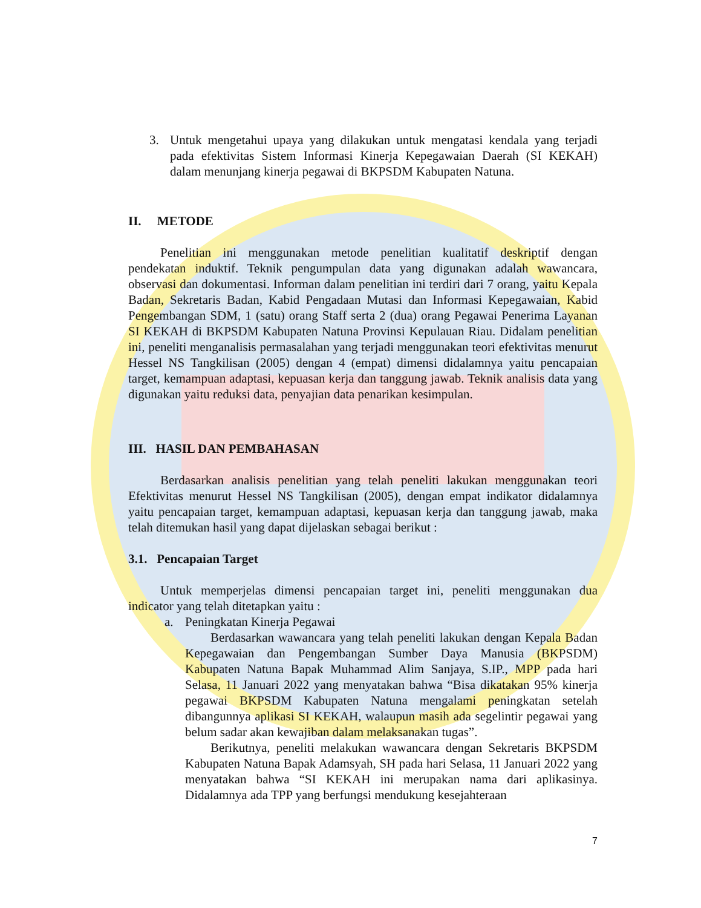3. Untuk mengetahui upaya yang dilakukan untuk mengatasi kendala yang terjadi pada efektivitas Sistem Informasi Kinerja Kepegawaian Daerah (SI KEKAH) dalam menunjang kinerja pegawai di BKPSDM Kabupaten Natuna.
II. METODE
Penelitian ini menggunakan metode penelitian kualitatif deskriptif dengan pendekatan induktif. Teknik pengumpulan data yang digunakan adalah wawancara, observasi dan dokumentasi. Informan dalam penelitian ini terdiri dari 7 orang, yaitu Kepala Badan, Sekretaris Badan, Kabid Pengadaan Mutasi dan Informasi Kepegawaian, Kabid Pengembangan SDM, 1 (satu) orang Staff serta 2 (dua) orang Pegawai Penerima Layanan SI KEKAH di BKPSDM Kabupaten Natuna Provinsi Kepulauan Riau. Didalam penelitian ini, peneliti menganalisis permasalahan yang terjadi menggunakan teori efektivitas menurut Hessel NS Tangkilisan (2005) dengan 4 (empat) dimensi didalamnya yaitu pencapaian target, kemampuan adaptasi, kepuasan kerja dan tanggung jawab. Teknik analisis data yang digunakan yaitu reduksi data, penyajian data penarikan kesimpulan.
III. HASIL DAN PEMBAHASAN
Berdasarkan analisis penelitian yang telah peneliti lakukan menggunakan teori Efektivitas menurut Hessel NS Tangkilisan (2005), dengan empat indikator didalamnya yaitu pencapaian target, kemampuan adaptasi, kepuasan kerja dan tanggung jawab, maka telah ditemukan hasil yang dapat dijelaskan sebagai berikut :
3.1. Pencapaian Target
Untuk memperjelas dimensi pencapaian target ini, peneliti menggunakan dua indicator yang telah ditetapkan yaitu :
a. Peningkatan Kinerja Pegawai
Berdasarkan wawancara yang telah peneliti lakukan dengan Kepala Badan Kepegawaian dan Pengembangan Sumber Daya Manusia (BKPSDM) Kabupaten Natuna Bapak Muhammad Alim Sanjaya, S.IP., MPP pada hari Selasa, 11 Januari 2022 yang menyatakan bahwa “Bisa dikatakan 95% kinerja pegawai BKPSDM Kabupaten Natuna mengalami peningkatan setelah dibangunnya aplikasi SI KEKAH, walaupun masih ada segelintir pegawai yang belum sadar akan kewajiban dalam melaksanakan tugas”.
Berikutnya, peneliti melakukan wawancara dengan Sekretaris BKPSDM Kabupaten Natuna Bapak Adamsyah, SH pada hari Selasa, 11 Januari 2022 yang menyatakan bahwa “SI KEKAH ini merupakan nama dari aplikasinya. Didalamnya ada TPP yang berfungsi mendukung kesejahteraan
7